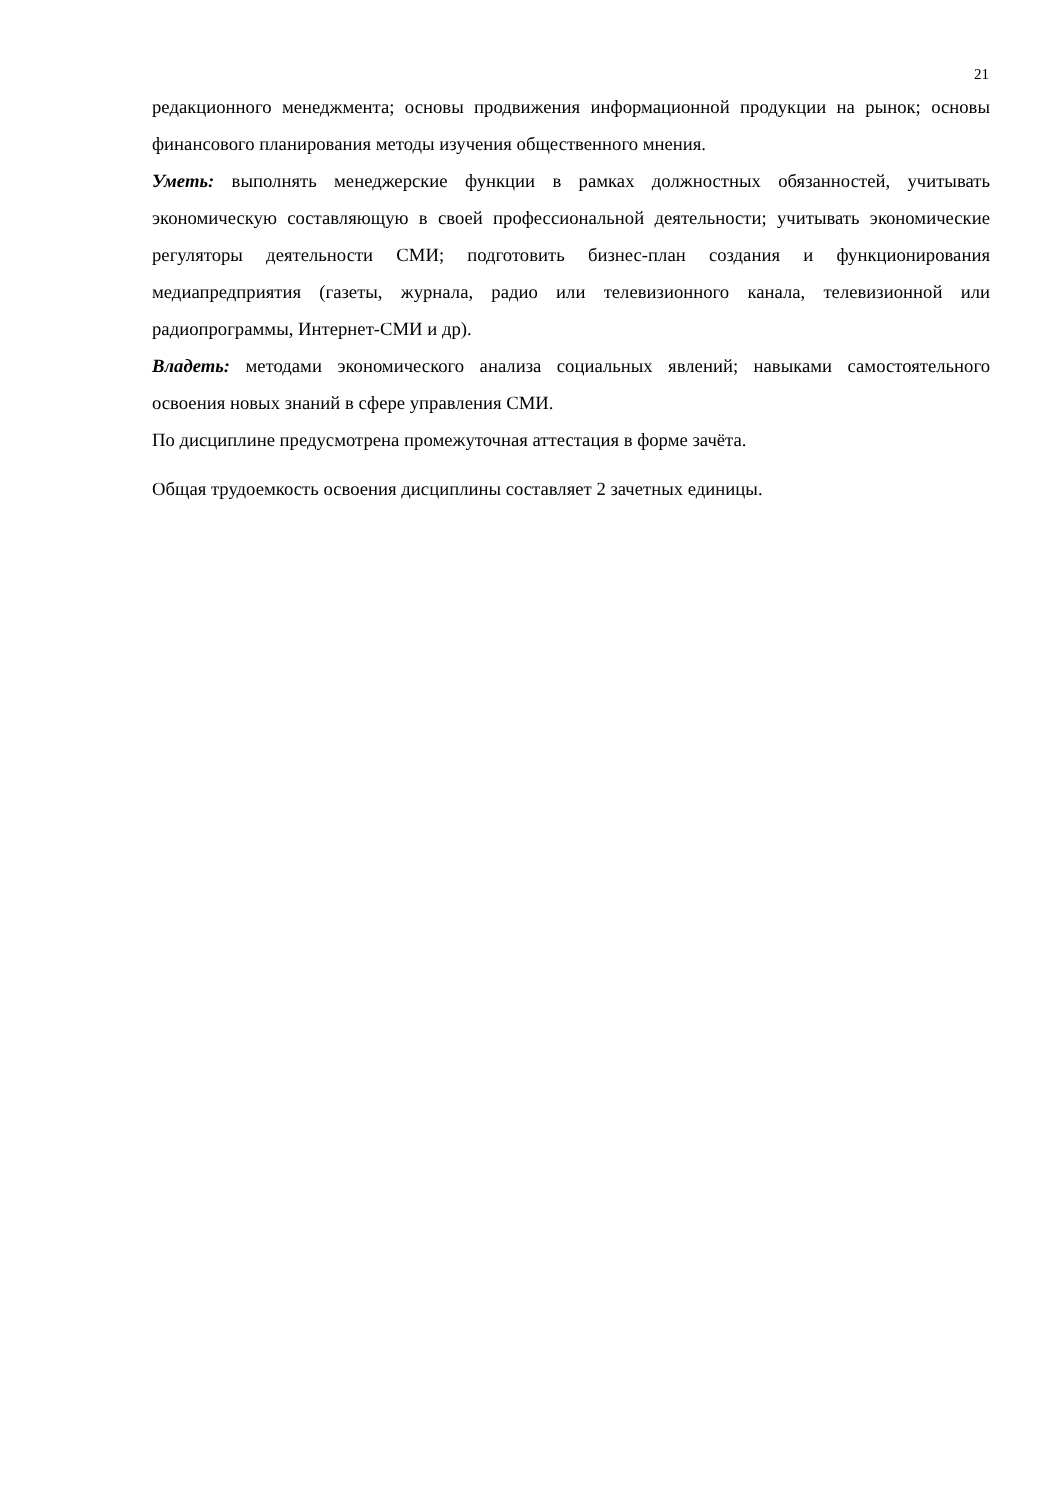21
редакционного менеджмента; основы продвижения информационной продукции на рынок; основы финансового планирования методы изучения общественного мнения.
Уметь: выполнять менеджерские функции в рамках должностных обязанностей, учитывать экономическую составляющую в своей профессиональной деятельности; учитывать экономические регуляторы деятельности СМИ; подготовить бизнес-план создания и функционирования медиапредприятия (газеты, журнала, радио или телевизионного канала, телевизионной или радиопрограммы, Интернет-СМИ и др).
Владеть: методами экономического анализа социальных явлений; навыками самостоятельного освоения новых знаний в сфере управления СМИ.
По дисциплине предусмотрена промежуточная аттестация в форме зачёта.
Общая трудоемкость освоения дисциплины составляет 2 зачетных единицы.